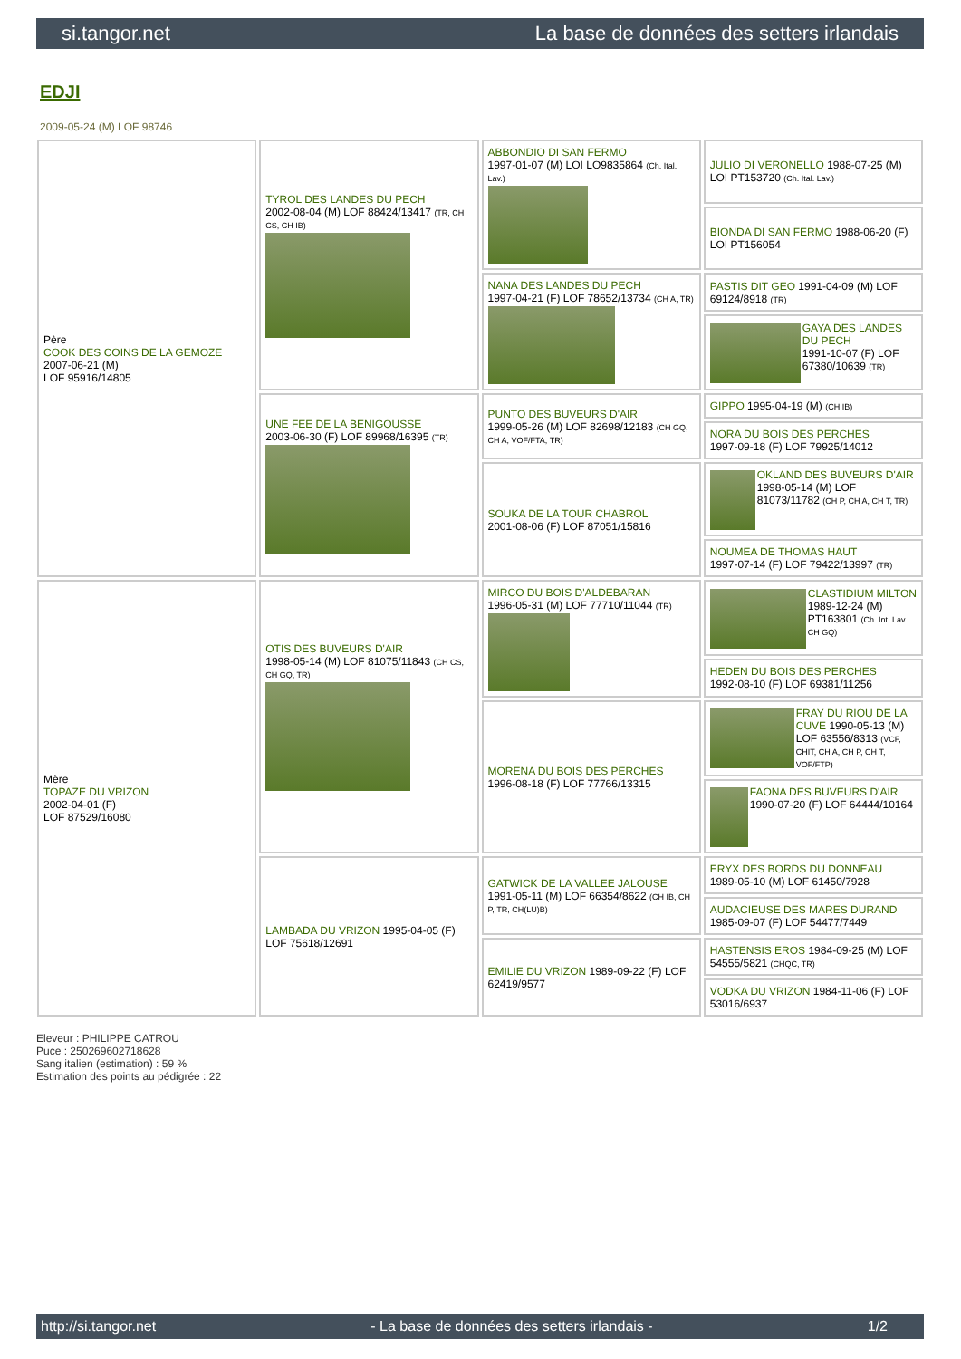si.tangor.net La base de données des setters irlandais
EDJI
2009-05-24 (M) LOF 98746
| Père COOK DES COINS DE LA GEMOZE 2007-06-21 (M) LOF 95916/14805 | TYROL DES LANDES DU PECH 2002-08-04 (M) LOF 88424/13417 (TR, CH CS, CH IB) | ABBONDIO DI SAN FERMO 1997-01-07 (M) LOI LO9835864 (Ch. Ital. Lav.) | JULIO DI VERONELLO 1988-07-25 (M) LOI PT153720 (Ch. Ital. Lav.) |
| | | | BIONDA DI SAN FERMO 1988-06-20 (F) LOI PT156054 |
| | | NANA DES LANDES DU PECH 1997-04-21 (F) LOF 78652/13734 (CH A, TR) | PASTIS DIT GEO 1991-04-09 (M) LOF 69124/8918 (TR) |
| | | | GAYA DES LANDES DU PECH 1991-10-07 (F) LOF 67380/10639 (TR) |
| | UNE FEE DE LA BENIGOUSSE 2003-06-30 (F) LOF 89968/16395 (TR) | PUNTO DES BUVEURS D'AIR 1999-05-26 (M) LOF 82698/12183 (CH GQ, CH A, VOF/FTA, TR) | GIPPO 1995-04-19 (M) (CH IB) |
| | | | NORA DU BOIS DES PERCHES 1997-09-18 (F) LOF 79925/14012 |
| | | SOUKA DE LA TOUR CHABROL 2001-08-06 (F) LOF 87051/15816 | OKLAND DES BUVEURS D'AIR 1998-05-14 (M) LOF 81073/11782 (CH P, CH A, CH T, TR) |
| | | | NOUMEA DE THOMAS HAUT 1997-07-14 (F) LOF 79422/13997 (TR) |
| Mère TOPAZE DU VRIZON 2002-04-01 (F) LOF 87529/16080 | OTIS DES BUVEURS D'AIR 1998-05-14 (M) LOF 81075/11843 (CH CS, CH GQ, TR) | MIRCO DU BOIS D'ALDEBARAN 1996-05-31 (M) LOF 77710/11044 (TR) | CLASTIDIUM MILTON 1989-12-24 (M) PT163801 (Ch. Int. Lav., CH GQ) |
| | | | HEDEN DU BOIS DES PERCHES 1992-08-10 (F) LOF 69381/11256 |
| | | MORENA DU BOIS DES PERCHES 1996-08-18 (F) LOF 77766/13315 | FRAY DU RIOU DE LA CUVE 1990-05-13 (M) LOF 63556/8313 (VCF, CHIT, CH A, CH P, CH T, VOF/FTP) |
| | | | FAONA DES BUVEURS D'AIR 1990-07-20 (F) LOF 64444/10164 |
| | LAMBADA DU VRIZON 1995-04-05 (F) LOF 75618/12691 | GATWICK DE LA VALLEE JALOUSE 1991-05-11 (M) LOF 66354/8622 (CH IB, CH P, TR, CH(LU)B) | ERYX DES BORDS DU DONNEAU 1989-05-10 (M) LOF 61450/7928 |
| | | | AUDACIEUSE DES MARES DURAND 1985-09-07 (F) LOF 54477/7449 |
| | | EMILIE DU VRIZON 1989-09-22 (F) LOF 62419/9577 | HASTENSIS EROS 1984-09-25 (M) LOF 54555/5821 (CHQC, TR) |
| | | | VODKA DU VRIZON 1984-11-06 (F) LOF 53016/6937 |
Eleveur : PHILIPPE CATROU
Puce : 250269602718628
Sang italien (estimation) : 59 %
Estimation des points au pédigrée : 22
http://si.tangor.net - La base de données des setters irlandais - 1/2